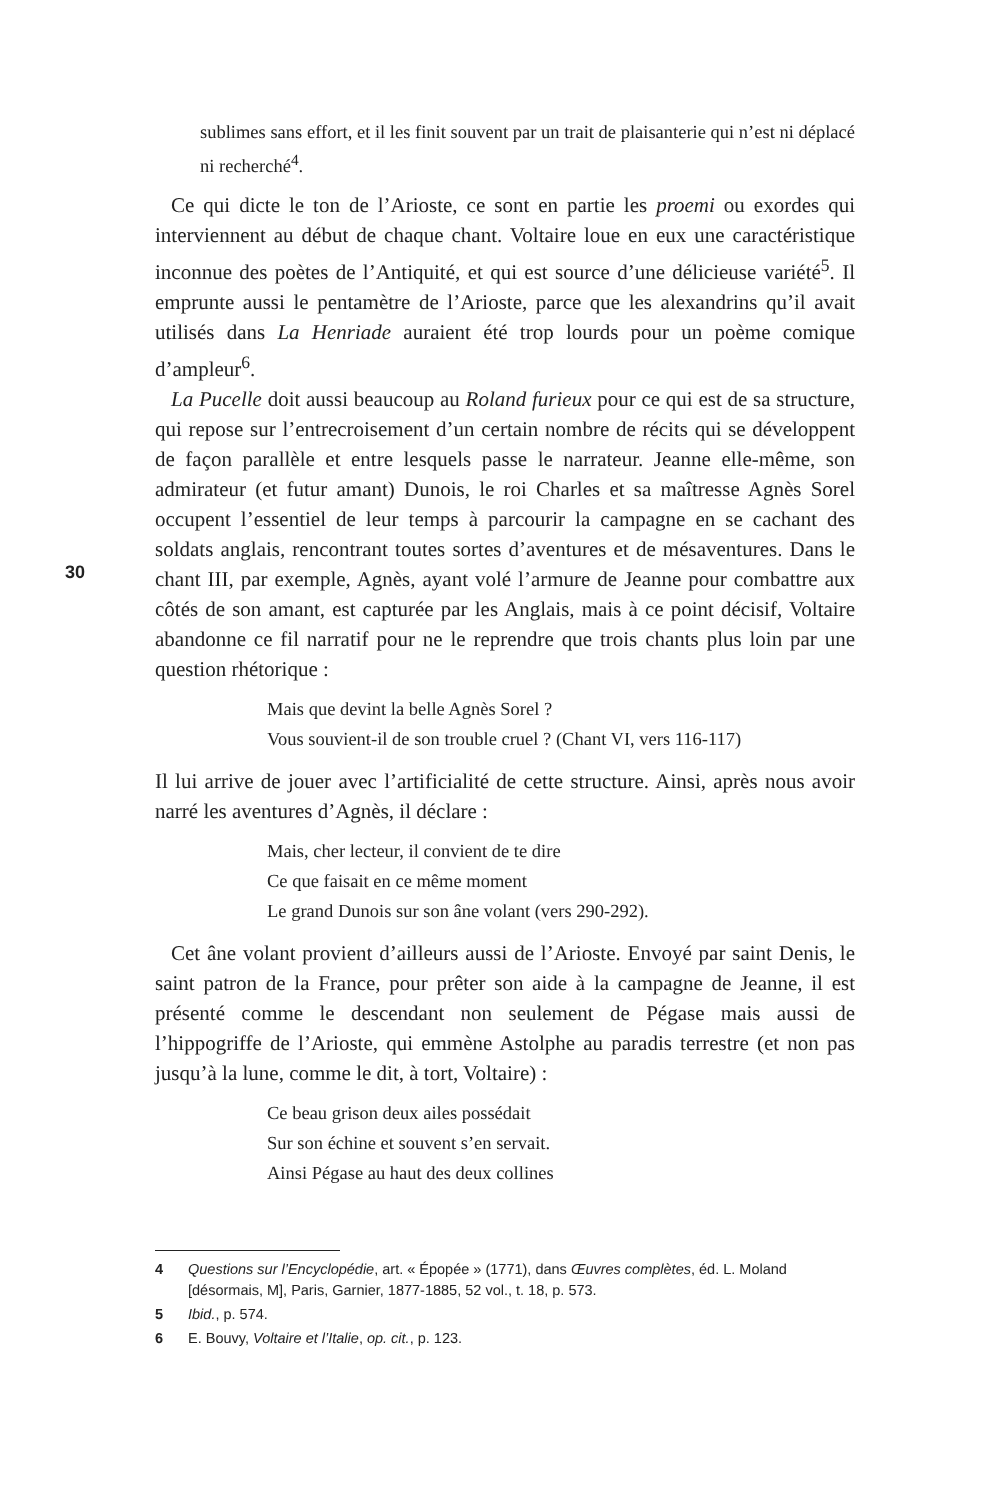30
sublimes sans effort, et il les finit souvent par un trait de plaisanterie qui n’est ni déplacé ni recherché<sup>4</sup>.
Ce qui dicte le ton de l’Arioste, ce sont en partie les proemi ou exordes qui interviennent au début de chaque chant. Voltaire loue en eux une caractéristique inconnue des poètes de l’Antiquité, et qui est source d’une délicieuse variété<sup>5</sup>. Il emprunte aussi le pentamètre de l’Arioste, parce que les alexandrins qu’il avait utilisés dans La Henriade auraient été trop lourds pour un poème comique d’ampleur<sup>6</sup>.
La Pucelle doit aussi beaucoup au Roland furieux pour ce qui est de sa structure, qui repose sur l’entrecroisement d’un certain nombre de récits qui se développent de façon parallèle et entre lesquels passe le narrateur. Jeanne elle-même, son admirateur (et futur amant) Dunois, le roi Charles et sa maîtresse Agnès Sorel occupent l’essentiel de leur temps à parcourir la campagne en se cachant des soldats anglais, rencontrant toutes sortes d’aventures et de mésaventures. Dans le chant III, par exemple, Agnès, ayant volé l’armure de Jeanne pour combattre aux côtés de son amant, est capturée par les Anglais, mais à ce point décisif, Voltaire abandonne ce fil narratif pour ne le reprendre que trois chants plus loin par une question rhétorique :
Mais que devint la belle Agnès Sorel ?
Vous souvient-il de son trouble cruel ? (Chant VI, vers 116-117)
Il lui arrive de jouer avec l’artificialité de cette structure. Ainsi, après nous avoir narré les aventures d’Agnès, il déclare :
Mais, cher lecteur, il convient de te dire
Ce que faisait en ce même moment
Le grand Dunois sur son âne volant (vers 290-292).
Cet âne volant provient d’ailleurs aussi de l’Arioste. Envoyé par saint Denis, le saint patron de la France, pour prêter son aide à la campagne de Jeanne, il est présenté comme le descendant non seulement de Pégase mais aussi de l’hippogriffe de l’Arioste, qui emmène Astolphe au paradis terrestre (et non pas jusqu’à la lune, comme le dit, à tort, Voltaire) :
Ce beau grison deux ailes possédait
Sur son échine et souvent s’en servait.
Ainsi Pégase au haut des deux collines
4 Questions sur l’Encyclopédie, art. « Épopée » (1771), dans Œuvres complètes, éd. L. Moland [désormais, M], Paris, Garnier, 1877-1885, 52 vol., t. 18, p. 573.
5 Ibid., p. 574.
6 E. Bouvy, Voltaire et l’Italie, op. cit., p. 123.